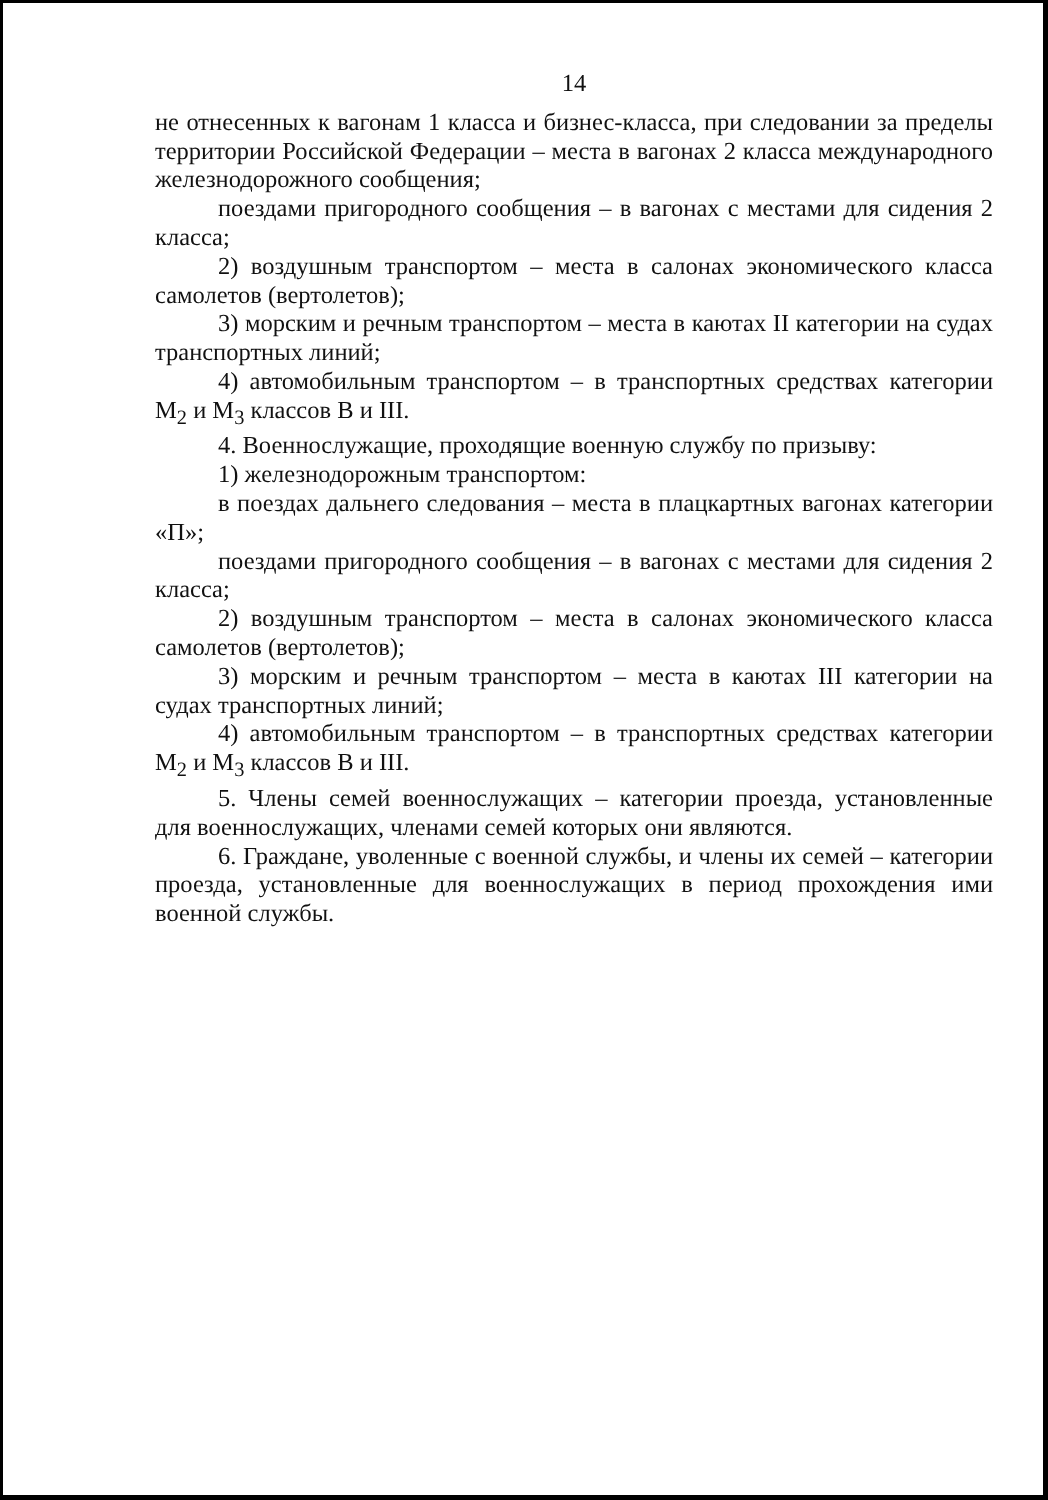14
не отнесенных к вагонам 1 класса и бизнес-класса, при следовании за пределы территории Российской Федерации – места в вагонах 2 класса международного железнодорожного сообщения;
поездами пригородного сообщения – в вагонах с местами для сидения 2 класса;
2) воздушным транспортом – места в салонах экономического класса самолетов (вертолетов);
3) морским и речным транспортом – места в каютах II категории на судах транспортных линий;
4) автомобильным транспортом – в транспортных средствах категории M<sub>2</sub> и M<sub>3</sub> классов B и III.
4. Военнослужащие, проходящие военную службу по призыву:
1) железнодорожным транспортом:
в поездах дальнего следования – места в плацкартных вагонах категории «П»;
поездами пригородного сообщения – в вагонах с местами для сидения 2 класса;
2) воздушным транспортом – места в салонах экономического класса самолетов (вертолетов);
3) морским и речным транспортом – места в каютах III категории на судах транспортных линий;
4) автомобильным транспортом – в транспортных средствах категории M<sub>2</sub> и M<sub>3</sub> классов B и III.
5. Члены семей военнослужащих – категории проезда, установленные для военнослужащих, членами семей которых они являются.
6. Граждане, уволенные с военной службы, и члены их семей – категории проезда, установленные для военнослужащих в период прохождения ими военной службы.